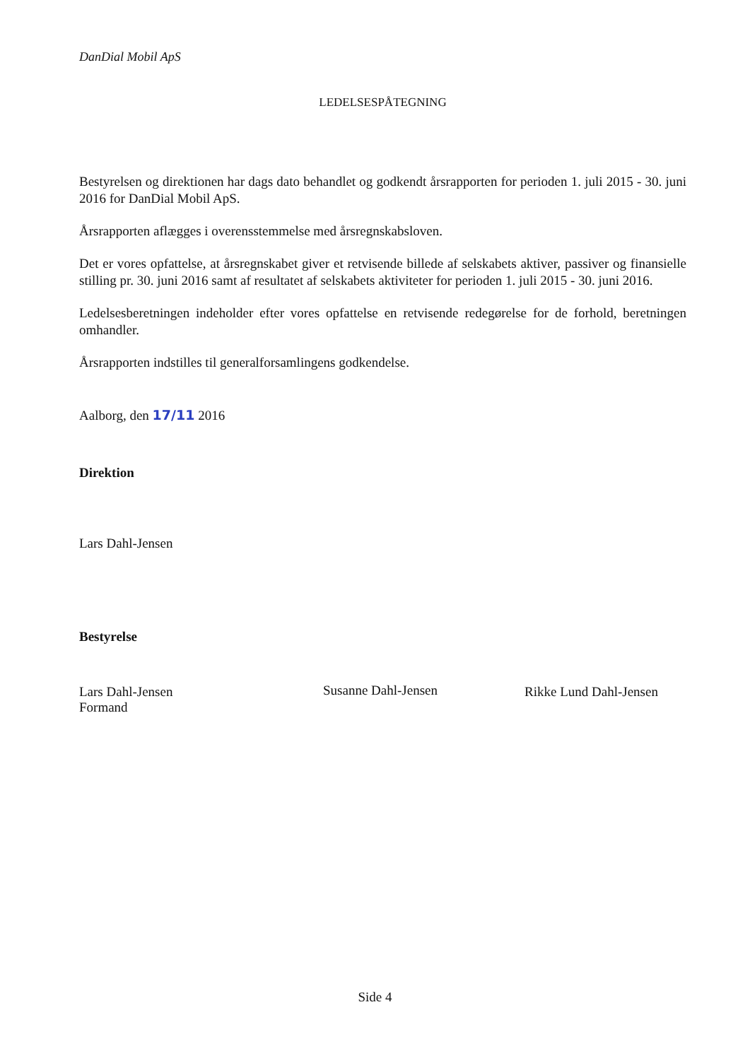DanDial Mobil ApS
LEDELSESPÅTEGNING
Bestyrelsen og direktionen har dags dato behandlet og godkendt årsrapporten for perioden 1. juli 2015 - 30. juni 2016 for DanDial Mobil ApS.
Årsrapporten aflægges i overensstemmelse med årsregnskabsloven.
Det er vores opfattelse, at årsregnskabet giver et retvisende billede af selskabets aktiver, passiver og finansielle stilling pr. 30. juni 2016 samt af resultatet af selskabets aktiviteter for perioden 1. juli 2015 - 30. juni 2016.
Ledelsesberetningen indeholder efter vores opfattelse en retvisende redegørelse for de forhold, beretningen omhandler.
Årsrapporten indstilles til generalforsamlingens godkendelse.
Aalborg, den 17/11 2016
Direktion
Lars Dahl-Jensen
Bestyrelse
Lars Dahl-Jensen
Formand
Susanne Dahl-Jensen
Rikke Lund Dahl-Jensen
Side 4